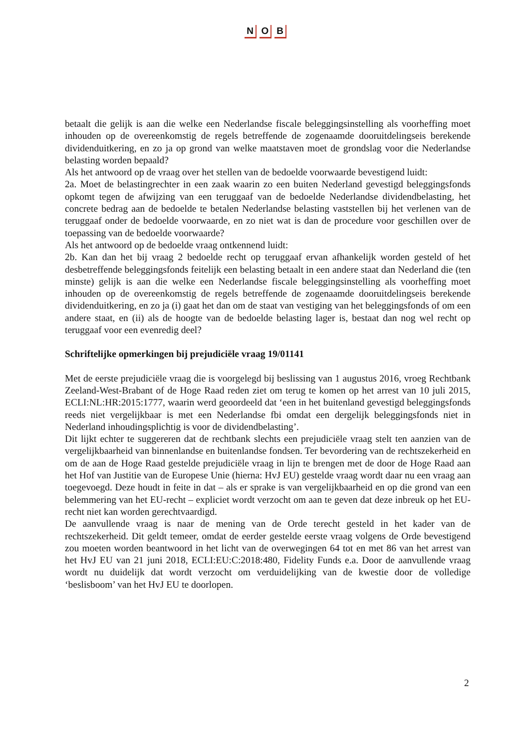N O B
betaalt die gelijk is aan die welke een Nederlandse fiscale beleggingsinstelling als voorheffing moet inhouden op de overeenkomstig de regels betreffende de zogenaamde dooruitdelingseis berekende dividenduitkering, en zo ja op grond van welke maatstaven moet de grondslag voor die Nederlandse belasting worden bepaald?
Als het antwoord op de vraag over het stellen van de bedoelde voorwaarde bevestigend luidt:
2a. Moet de belastingrechter in een zaak waarin zo een buiten Nederland gevestigd beleggingsfonds opkomt tegen de afwijzing van een teruggaaf van de bedoelde Nederlandse dividendbelasting, het concrete bedrag aan de bedoelde te betalen Nederlandse belasting vaststellen bij het verlenen van de teruggaaf onder de bedoelde voorwaarde, en zo niet wat is dan de procedure voor geschillen over de toepassing van de bedoelde voorwaarde?
Als het antwoord op de bedoelde vraag ontkennend luidt:
2b. Kan dan het bij vraag 2 bedoelde recht op teruggaaf ervan afhankelijk worden gesteld of het desbetreffende beleggingsfonds feitelijk een belasting betaalt in een andere staat dan Nederland die (ten minste) gelijk is aan die welke een Nederlandse fiscale beleggingsinstelling als voorheffing moet inhouden op de overeenkomstig de regels betreffende de zogenaamde dooruitdelingseis berekende dividenduitkering, en zo ja (i) gaat het dan om de staat van vestiging van het beleggingsfonds of om een andere staat, en (ii) als de hoogte van de bedoelde belasting lager is, bestaat dan nog wel recht op teruggaaf voor een evenredig deel?
Schriftelijke opmerkingen bij prejudiciële vraag 19/01141
Met de eerste prejudiciële vraag die is voorgelegd bij beslissing van 1 augustus 2016, vroeg Rechtbank Zeeland-West-Brabant of de Hoge Raad reden ziet om terug te komen op het arrest van 10 juli 2015, ECLI:NL:HR:2015:1777, waarin werd geoordeeld dat ‘een in het buitenland gevestigd beleggingsfonds reeds niet vergelijkbaar is met een Nederlandse fbi omdat een dergelijk beleggingsfonds niet in Nederland inhoudingsplichtig is voor de dividendbelasting’.
Dit lijkt echter te suggereren dat de rechtbank slechts een prejudiciële vraag stelt ten aanzien van de vergelijkbaarheid van binnenlandse en buitenlandse fondsen. Ter bevordering van de rechtszekerheid en om de aan de Hoge Raad gestelde prejudiciële vraag in lijn te brengen met de door de Hoge Raad aan het Hof van Justitie van de Europese Unie (hierna: HvJ EU) gestelde vraag wordt daar nu een vraag aan toegevoegd. Deze houdt in feite in dat – als er sprake is van vergelijkbaarheid en op die grond van een belemmering van het EU-recht – expliciet wordt verzocht om aan te geven dat deze inbreuk op het EU-recht niet kan worden gerechtvaardigd.
De aanvullende vraag is naar de mening van de Orde terecht gesteld in het kader van de rechtszekerheid. Dit geldt temeer, omdat de eerder gestelde eerste vraag volgens de Orde bevestigend zou moeten worden beantwoord in het licht van de overwegingen 64 tot en met 86 van het arrest van het HvJ EU van 21 juni 2018, ECLI:EU:C:2018:480, Fidelity Funds e.a. Door de aanvullende vraag wordt nu duidelijk dat wordt verzocht om verduidelijking van de kwestie door de volledige ‘beslisboom’ van het HvJ EU te doorlopen.
2